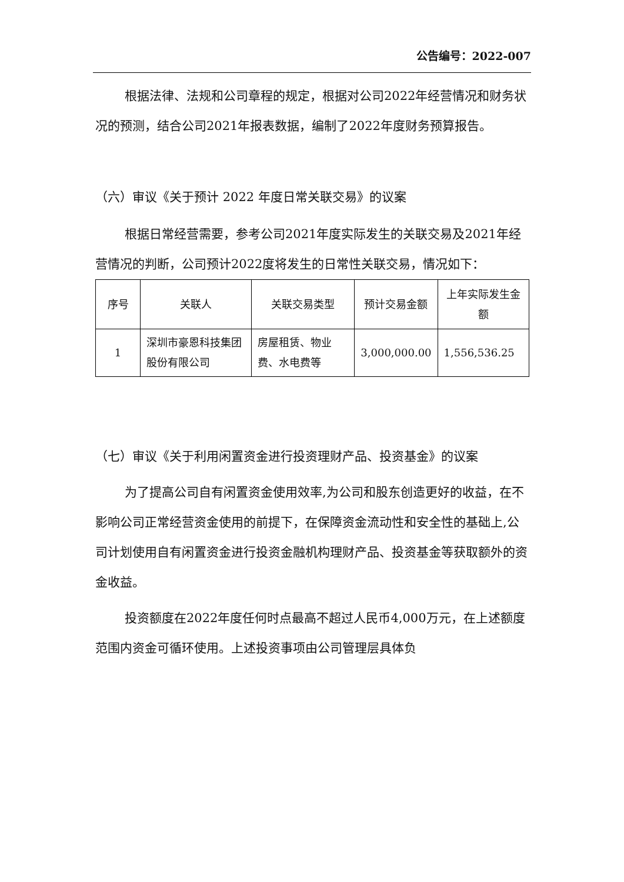公告编号：2022-007
根据法律、法规和公司章程的规定，根据对公司2022年经营情况和财务状况的预测，结合公司2021年报表数据，编制了2022年度财务预算报告。
（六）审议《关于预计 2022 年度日常关联交易》的议案
根据日常经营需要，参考公司2021年度实际发生的关联交易及2021年经营情况的判断，公司预计2022度将发生的日常性关联交易，情况如下：
| 序号 | 关联人 | 关联交易类型 | 预计交易金额 | 上年实际发生金额 |
| 1 | 深圳市豪恩科技集团股份有限公司 | 房屋租赁、物业费、水电费等 | 3,000,000.00 | 1,556,536.25 |
（七）审议《关于利用闲置资金进行投资理财产品、投资基金》的议案
为了提高公司自有闲置资金使用效率,为公司和股东创造更好的收益，在不影响公司正常经营资金使用的前提下，在保障资金流动性和安全性的基础上,公司计划使用自有闲置资金进行投资金融机构理财产品、投资基金等获取额外的资金收益。
投资额度在2022年度任何时点最高不超过人民币4,000万元，在上述额度范围内资金可循环使用。上述投资事项由公司管理层具体负